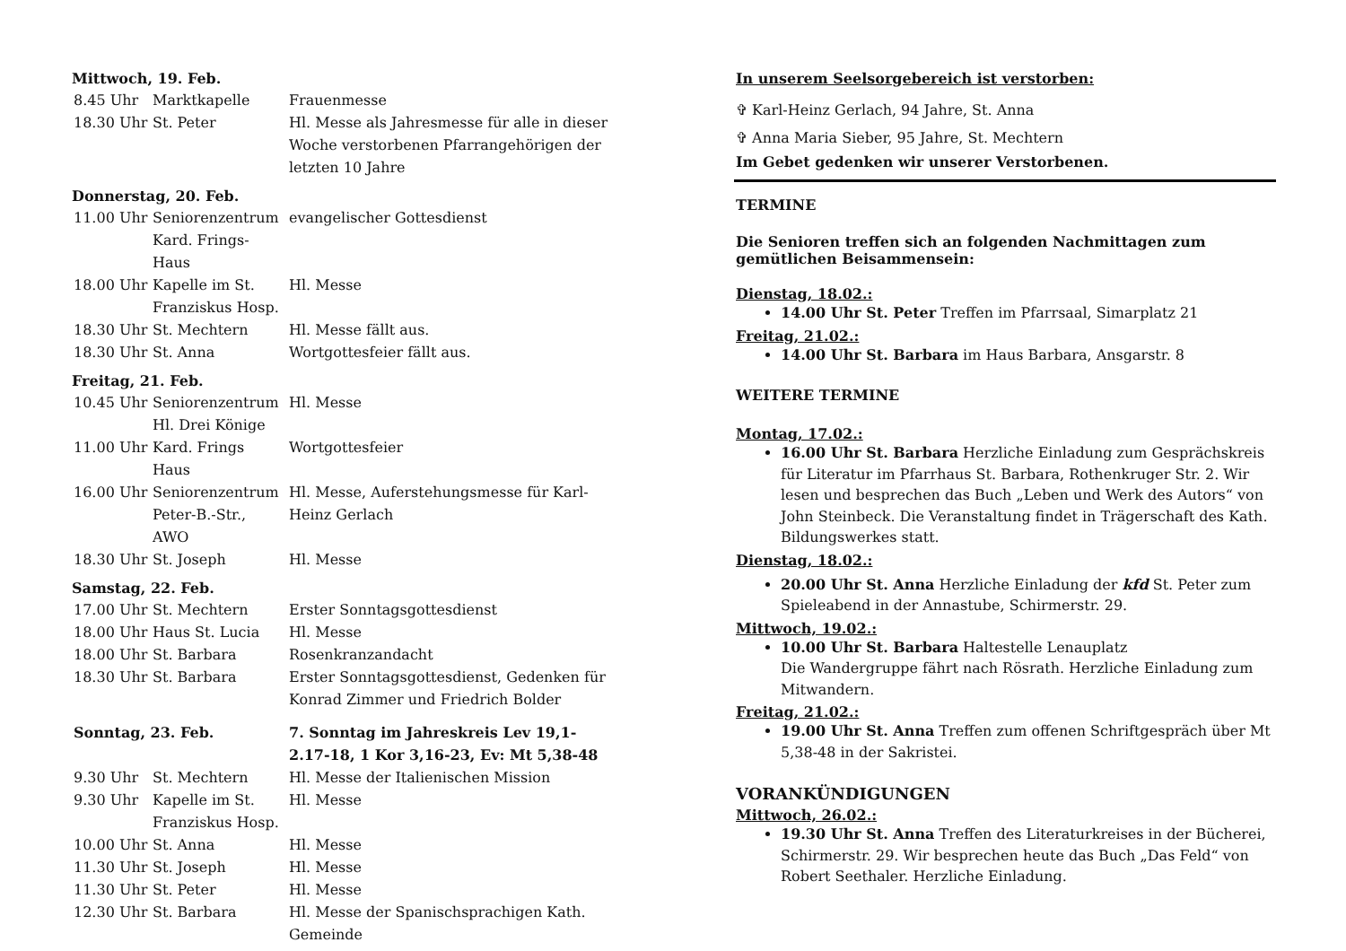Mittwoch, 19. Feb.
| 8.45 Uhr | Marktkapelle | Frauenmesse |
| 18.30 Uhr | St. Peter | Hl. Messe als Jahresmesse für alle in dieser Woche verstorbenen Pfarrangehörigen der letzten 10 Jahre |
Donnerstag, 20. Feb.
| 11.00 Uhr | Seniorenzentrum Kard. Frings-Haus | evangelischer Gottesdienst |
| 18.00 Uhr | Kapelle im St. Franziskus Hosp. | Hl. Messe |
| 18.30 Uhr | St. Mechtern | Hl. Messe fällt aus. |
| 18.30 Uhr | St. Anna | Wortgottesfeier fällt aus. |
Freitag, 21. Feb.
| 10.45 Uhr | Seniorenzentrum Hl. Drei Könige | Hl. Messe |
| 11.00 Uhr | Kard. Frings Haus | Wortgottesfeier |
| 16.00 Uhr | Seniorenzentrum Peter-B.-Str., AWO | Hl. Messe, Auferstehungsmesse für Karl-Heinz Gerlach |
| 18.30 Uhr | St. Joseph | Hl. Messe |
Samstag, 22. Feb.
| 17.00 Uhr | St. Mechtern | Erster Sonntagsgottesdienst |
| 18.00 Uhr | Haus St. Lucia | Hl. Messe |
| 18.00 Uhr | St. Barbara | Rosenkranzandacht |
| 18.30 Uhr | St. Barbara | Erster Sonntagsgottesdienst, Gedenken für Konrad Zimmer und Friedrich Bolder |
| Sonntag, 23. Feb. | | 7. Sonntag im Jahreskreis Lev 19,1-2.17-18, 1 Kor 3,16-23, Ev: Mt 5,38-48 |
| 9.30 Uhr | St. Mechtern | Hl. Messe der Italienischen Mission |
| 9.30 Uhr | Kapelle im St. Franziskus Hosp. | Hl. Messe |
| 10.00 Uhr | St. Anna | Hl. Messe |
| 11.30 Uhr | St. Joseph | Hl. Messe |
| 11.30 Uhr | St. Peter | Hl. Messe |
| 12.30 Uhr | St. Barbara | Hl. Messe der Spanischsprachigen Kath. Gemeinde |
In unserem Seelsorgebereich ist verstorben:
✞ Karl-Heinz Gerlach, 94 Jahre, St. Anna
✞ Anna Maria Sieber, 95 Jahre, St. Mechtern
Im Gebet gedenken wir unserer Verstorbenen.
TERMINE
Die Senioren treffen sich an folgenden Nachmittagen zum gemütlichen Beisammensein:
Dienstag, 18.02.:
14.00 Uhr St. Peter Treffen im Pfarrsaal, Simarplatz 21
Freitag, 21.02.:
14.00 Uhr St. Barbara im Haus Barbara, Ansgarstr. 8
WEITERE TERMINE
Montag, 17.02.:
16.00 Uhr St. Barbara Herzliche Einladung zum Gesprächskreis für Literatur im Pfarrhaus St. Barbara, Rothenkruger Str. 2. Wir lesen und besprechen das Buch „Leben und Werk des Autors“ von John Steinbeck. Die Veranstaltung findet in Trägerschaft des Kath. Bildungswerkes statt.
Dienstag, 18.02.:
20.00 Uhr St. Anna Herzliche Einladung der kfd St. Peter zum Spieleabend in der Annastube, Schirmerstr. 29.
Mittwoch, 19.02.:
10.00 Uhr St. Barbara Haltestelle Lenauplatz
Die Wandergruppe fährt nach Rösrath. Herzliche Einladung zum Mitwandern.
Freitag, 21.02.:
19.00 Uhr St. Anna Treffen zum offenen Schriftgespräch über Mt 5,38-48 in der Sakristei.
VORANKÜNDIGUNGEN
Mittwoch, 26.02.:
19.30 Uhr St. Anna Treffen des Literaturkreises in der Bücherei, Schirmerstr. 29. Wir besprechen heute das Buch „Das Feld“ von Robert Seethaler. Herzliche Einladung.